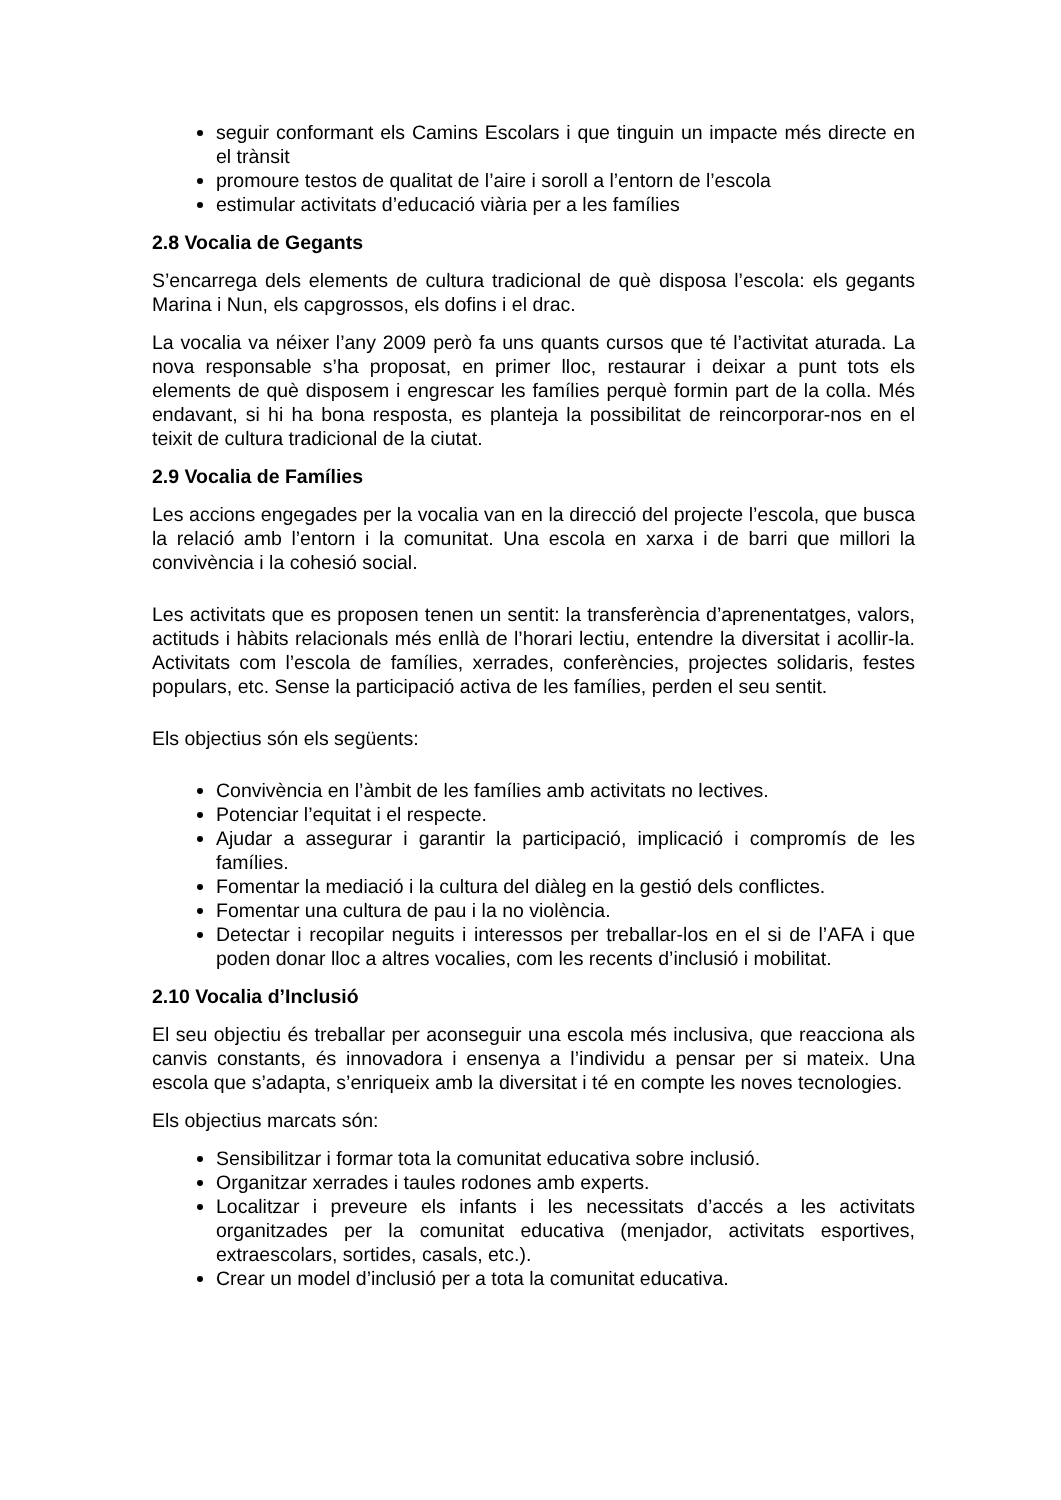seguir conformant els Camins Escolars i que tinguin un impacte més directe en el trànsit
promoure testos de qualitat de l’aire i soroll a l’entorn de l’escola
estimular activitats d’educació viària per a les famílies
2.8 Vocalia de Gegants
S’encarrega dels elements de cultura tradicional de què disposa l’escola: els gegants Marina i Nun, els capgrossos, els dofins i el drac.
La vocalia va néixer l’any 2009 però fa uns quants cursos que té l’activitat aturada. La nova responsable s’ha proposat, en primer lloc, restaurar i deixar a punt tots els elements de què disposem i engrescar les famílies perquè formin part de la colla. Més endavant, si hi ha bona resposta, es planteja la possibilitat de reincorporar-nos en el teixit de cultura tradicional de la ciutat.
2.9 Vocalia de Famílies
Les accions engegades per la vocalia van en la direcció del projecte l’escola, que busca la relació amb l’entorn i la comunitat. Una escola en xarxa i de barri que millori la convivència i la cohesió social.
Les activitats que es proposen tenen un sentit: la transferència d’aprenentatges, valors, actituds i hàbits relacionals més enllà de l’horari lectiu, entendre la diversitat i acollir-la. Activitats com l’escola de famílies, xerrades, conferències, projectes solidaris, festes populars, etc. Sense la participació activa de les famílies, perden el seu sentit.
Els objectius són els següents:
Convivència en l’àmbit de les famílies amb activitats no lectives.
Potenciar l’equitat i el respecte.
Ajudar a assegurar i garantir la participació, implicació i compromís de les famílies.
Fomentar la mediació i la cultura del diàleg en la gestió dels conflictes.
Fomentar una cultura de pau i la no violència.
Detectar i recopilar neguits i interessos per treballar-los en el si de l’AFA i que poden donar lloc a altres vocalies, com les recents d’inclusió i mobilitat.
2.10 Vocalia d’Inclusió
El seu objectiu és treballar per aconseguir una escola més inclusiva, que reacciona als canvis constants, és innovadora i ensenya a l’individu a pensar per si mateix. Una escola que s’adapta, s’enriqueix amb la diversitat i té en compte les noves tecnologies.
Els objectius marcats són:
Sensibilitzar i formar tota la comunitat educativa sobre inclusió.
Organitzar xerrades i taules rodones amb experts.
Localitzar i preveure els infants i les necessitats d’accés a les activitats organitzades per la comunitat educativa (menjador, activitats esportives, extraescolars, sortides, casals, etc.).
Crear un model d’inclusió per a tota la comunitat educativa.